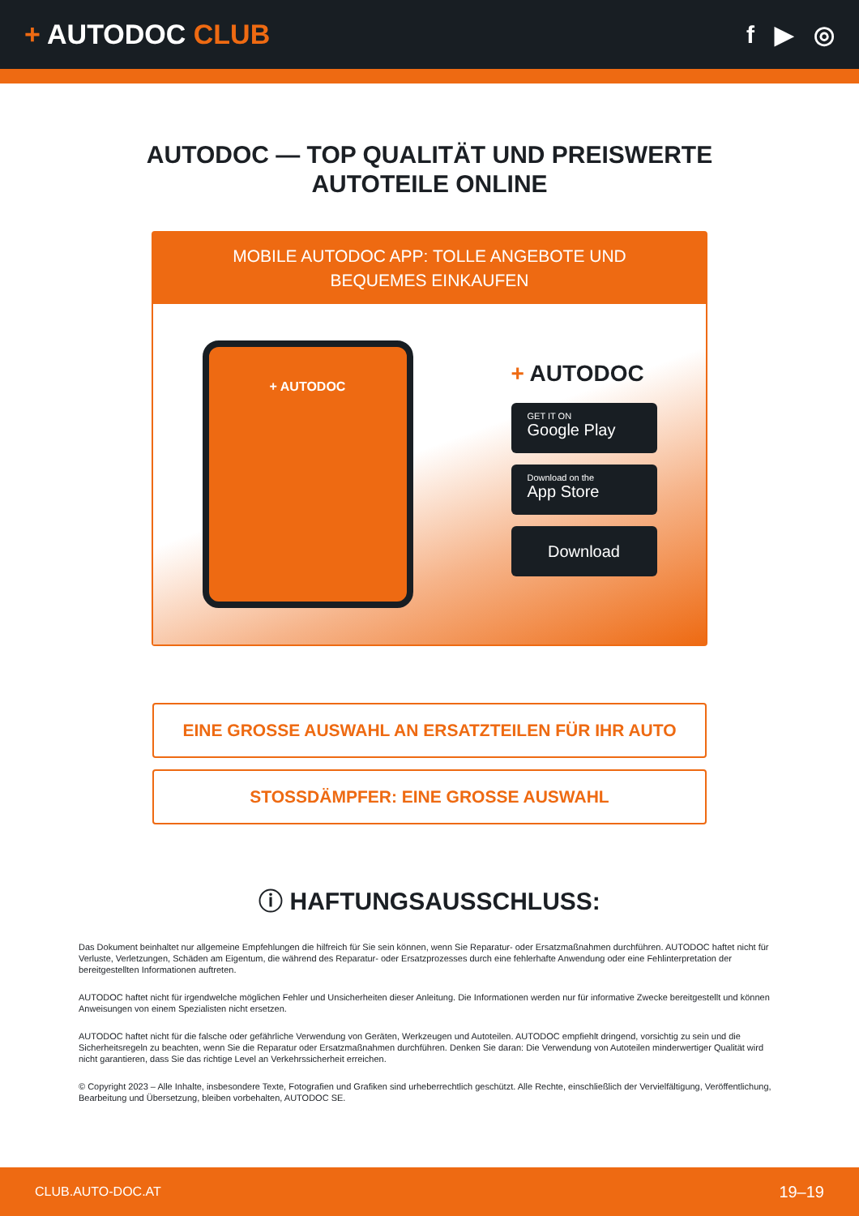+ AUTODOC CLUB f ▶ ◎
AUTODOC — TOP QUALITÄT UND PREISWERTE
AUTOTEILE ONLINE
MOBILE AUTODOC APP: TOLLE ANGEBOTE UND BEQUEMES EINKAUFEN
+ AUTODOC
+ AUTODOC
GET IT ON
Google Play
Download on the
App Store
Download
EINE GROSSE AUSWAHL AN ERSATZTEILEN FÜR IHR AUTO
STOSSDÄMPFER: EINE GROSSE AUSWAHL
ⓘ HAFTUNGSAUSSCHLUSS:
Das Dokument beinhaltet nur allgemeine Empfehlungen die hilfreich für Sie sein können, wenn Sie Reparatur- oder Ersatzmaßnahmen durchführen. AUTODOC haftet nicht für Verluste, Verletzungen, Schäden am Eigentum, die während des Reparatur- oder Ersatzprozesses durch eine fehlerhafte Anwendung oder eine Fehlinterpretation der bereitgestellten Informationen auftreten.
AUTODOC haftet nicht für irgendwelche möglichen Fehler und Unsicherheiten dieser Anleitung. Die Informationen werden nur für informative Zwecke bereitgestellt und können Anweisungen von einem Spezialisten nicht ersetzen.
AUTODOC haftet nicht für die falsche oder gefährliche Verwendung von Geräten, Werkzeugen und Autoteilen. AUTODOC empfiehlt dringend, vorsichtig zu sein und die Sicherheitsregeln zu beachten, wenn Sie die Reparatur oder Ersatzmaßnahmen durchführen. Denken Sie daran: Die Verwendung von Autoteilen minderwertiger Qualität wird nicht garantieren, dass Sie das richtige Level an Verkehrssicherheit erreichen.
© Copyright 2023 – Alle Inhalte, insbesondere Texte, Fotografien und Grafiken sind urheberrechtlich geschützt. Alle Rechte, einschließlich der Vervielfältigung, Veröffentlichung, Bearbeitung und Übersetzung, bleiben vorbehalten, AUTODOC SE.
CLUB.AUTO-DOC.AT 19–19